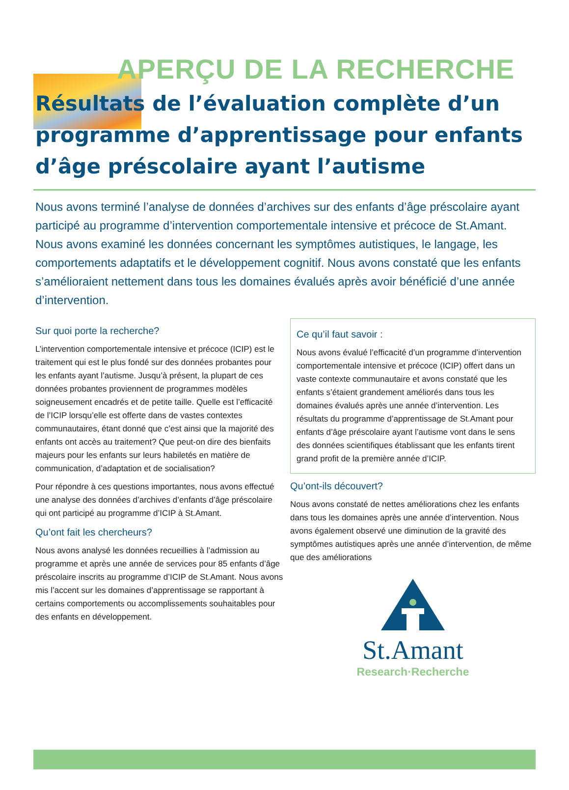APERÇU DE LA RECHERCHE
Résultats de l’évaluation complète d’un programme d’apprentissage pour enfants d’âge préscolaire ayant l’autisme
Nous avons terminé l’analyse de données d’archives sur des enfants d’âge préscolaire ayant participé au programme d’intervention comportementale intensive et précoce de St.Amant. Nous avons examiné les données concernant les symptômes autistiques, le langage, les comportements adaptatifs et le développement cognitif. Nous avons constaté que les enfants s’amélioraient nettement dans tous les domaines évalués après avoir bénéficié d’une année d’intervention.
Sur quoi porte la recherche?
L’intervention comportementale intensive et précoce (ICIP) est le traitement qui est le plus fondé sur des données probantes pour les enfants ayant l’autisme. Jusqu’à présent, la plupart de ces données probantes proviennent de programmes modèles soigneusement encadrés et de petite taille. Quelle est l’efficacité de l’ICIP lorsqu’elle est offerte dans de vastes contextes communautaires, étant donné que c’est ainsi que la majorité des enfants ont accès au traitement? Que peut-on dire des bienfaits majeurs pour les enfants sur leurs habiletés en matière de communication, d’adaptation et de socialisation?
Pour répondre à ces questions importantes, nous avons effectué une analyse des données d’archives d’enfants d’âge préscolaire qui ont participé au programme d’ICIP à St.Amant.
Qu’ont fait les chercheurs?
Nous avons analysé les données recueillies à l’admission au programme et après une année de services pour 85 enfants d’âge préscolaire inscrits au programme d’ICIP de St.Amant. Nous avons mis l’accent sur les domaines d’apprentissage se rapportant à certains comportements ou accomplissements souhaitables pour des enfants en développement.
Ce qu’il faut savoir :
Nous avons évalué l’efficacité d’un programme d’intervention comportementale intensive et précoce (ICIP) offert dans un vaste contexte communautaire et avons constaté que les enfants s’étaient grandement améliorés dans tous les domaines évalués après une année d’intervention. Les résultats du programme d’apprentissage de St.Amant pour enfants d’âge préscolaire ayant l’autisme vont dans le sens des données scientifiques établissant que les enfants tirent grand profit de la première année d’ICIP.
Qu’ont-ils découvert?
Nous avons constaté de nettes améliorations chez les enfants dans tous les domaines après une année d’intervention. Nous avons également observé une diminution de la gravité des symptômes autistiques après une année d’intervention, de même que des améliorations
St.Amant
Research·Recherche